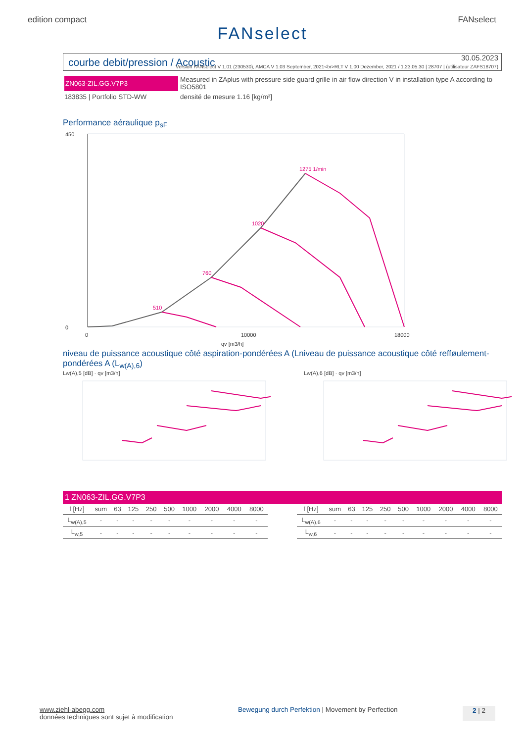edition compact FANselect
FANselect
courbe debit/pression / Acoustic
30.05.2023
Version FANselect V 1.01 (230530), AMCA V 1.03 September, 2021<br>RLT V 1.00 Dezember, 2021 / 1.23.05.30 | 28707 | (utilisateur ZAFS18707)
ZN063-ZIL.GG.V7P3
Measured in ZAplus with pressure side guard grille in air flow direction V in installation type A according to ISO5801
183835 | Portfolio STD-WW
densité de mesure 1.16 [kg/m³]
Performance aéraulique p<sub>sF</sub>
1275 1/min
1020
760
510
450
0
0
10000
18000
qv [m3/h]
niveau de puissance acoustique côté aspiration-pondérées A (Lniveau de puissance acoustique côté refføulement-pondérées A (L<sub>w(A),6</sub>)
Lw(A),5 [dB] · qv [m3/h] Lw(A),6 [dB] · qv [m3/h]
1 ZN063-ZIL.GG.V7P3
| f [Hz] | sum | 63 | 125 | 250 | 500 | 1000 | 2000 | 4000 | 8000 |
| --- | --- | --- | --- | --- | --- | --- | --- | --- | --- |
| L<sub>w(A),5</sub> | - | - | - | - | - | - | - | - | - |
| L<sub>w,5</sub> | - | - | - | - | - | - | - | - | - |
| f [Hz] | sum | 63 | 125 | 250 | 500 | 1000 | 2000 | 4000 | 8000 |
| --- | --- | --- | --- | --- | --- | --- | --- | --- | --- |
| L<sub>w(A),6</sub> | - | - | - | - | - | - | - | - | - |
| L<sub>w,6</sub> | - | - | - | - | - | - | - | - | - |
www.ziehl-abegg.com
données techniques sont sujet à modification
Bewegung durch Perfektion | Movement by Perfection
2 | 2